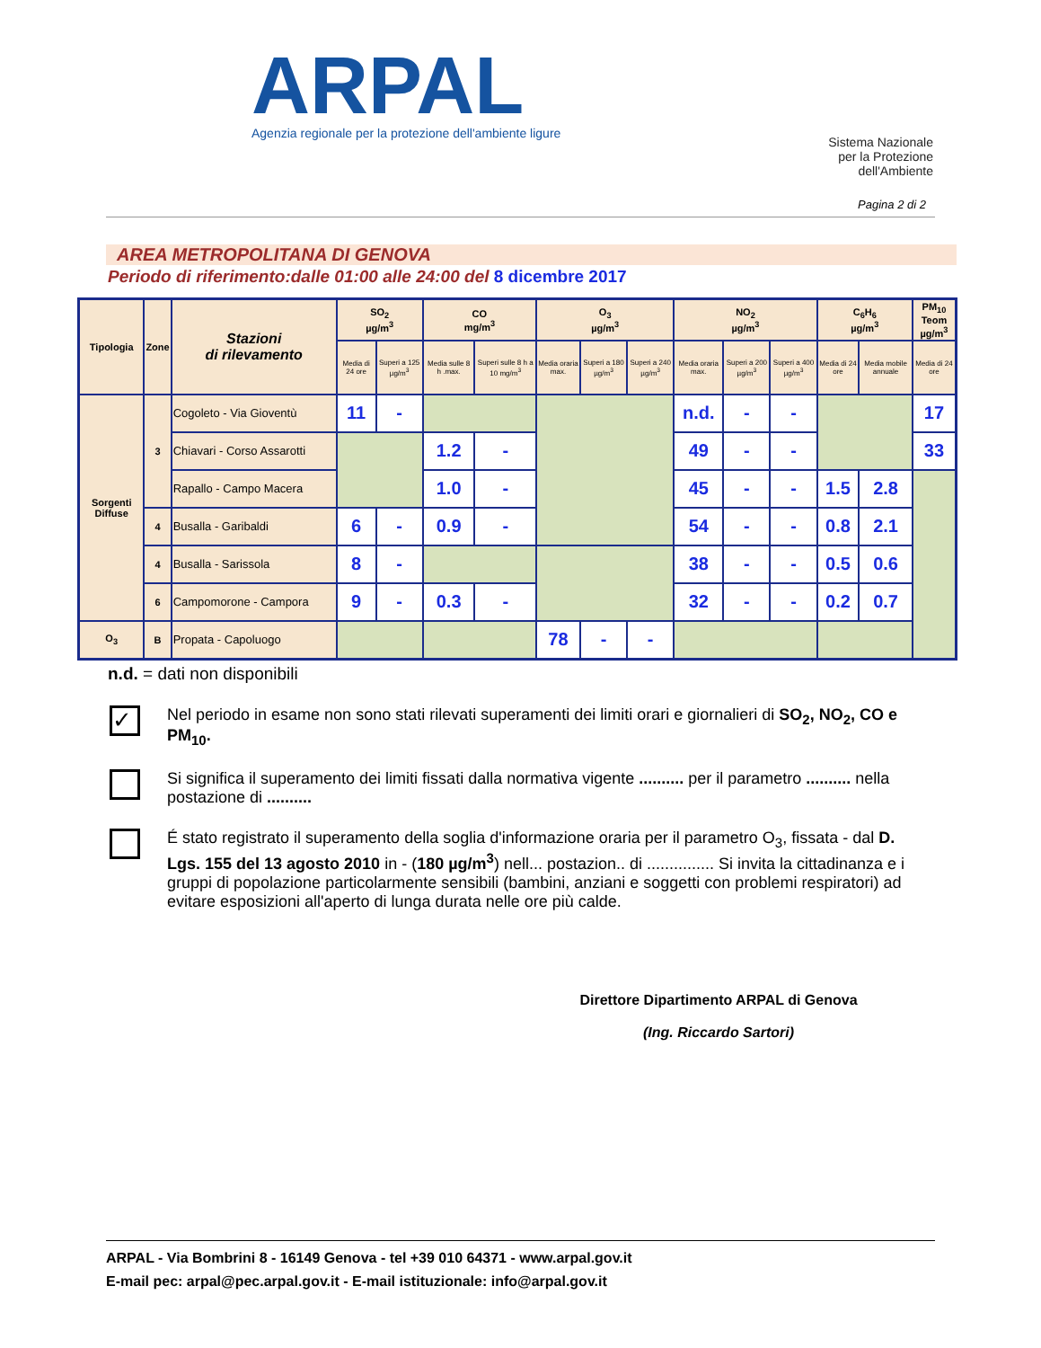ARPAL
Agenzia regionale per la protezione dell'ambiente ligure
Sistema Nazionale
per la Protezione
dell'Ambiente
Pagina 2 di 2
AREA METROPOLITANA DI GENOVA
Periodo di riferimento:dalle 01:00 alle 24:00 del 8 dicembre 2017
| Tipologia | Zone | Stazioni di rilevamento | SO<sub>2</sub> µg/m<sup>3</sup> | | CO mg/m<sup>3</sup> | | O<sub>3</sub> µg/m<sup>3</sup> | | | NO<sub>2</sub> µg/m<sup>3</sup> | | | C<sub>6</sub>H<sub>6</sub> µg/m<sup>3</sup> | | PM<sub>10</sub> Teom µg/m<sup>3</sup> |
| --- | --- | --- | --- | --- | --- | --- | --- | --- | --- | --- | --- | --- | --- | --- | --- |
| | | | Media di 24 ore | Superi a 125 µg/m<sup>3</sup> | Media sulle 8 h .max. | Superi sulle 8 h a 10 mg/m<sup>3</sup> | Media oraria max. | Superi a 180 µg/m<sup>3</sup> | Superi a 240 µg/m<sup>3</sup> | Media oraria max. | Superi a 200 µg/m<sup>3</sup> | Superi a 400 µg/m<sup>3</sup> | Media di 24 ore | Media mobile annuale | Media di 24 ore |
| Sorgenti Diffuse | 3 | Cogoleto - Via Gioventù | 11 | - | | | | | | n.d. | - | - | | | 17 |
| | | Chiavari - Corso Assarotti | | | 1.2 | - | | | | 49 | - | - | | | 33 |
| | | Rapallo - Campo Macera | | | 1.0 | - | | | | 45 | - | - | 1.5 | 2.8 | |
| | 4 | Busalla - Garibaldi | 6 | - | 0.9 | - | | | | 54 | - | - | 0.8 | 2.1 | |
| | 4 | Busalla - Sarissola | 8 | - | | | | | | 38 | - | - | 0.5 | 0.6 | |
| | 6 | Campomorone - Campora | 9 | - | 0.3 | - | | | | 32 | - | - | 0.2 | 0.7 | |
| O<sub>3</sub> | B | Propata - Capoluogo | | | | | 78 | - | - | | | | | | |
n.d. = dati non disponibili
✓
Nel periodo in esame non sono stati rilevati superamenti dei limiti orari e giornalieri di SO<sub>2</sub>, NO<sub>2</sub>, CO e PM<sub>10</sub>.
Si significa il superamento dei limiti fissati dalla normativa vigente .......... per il parametro .......... nella postazione di ..........
É stato registrato il superamento della soglia d'informazione oraria per il parametro O<sub>3</sub>, fissata - dal D. Lgs. 155 del 13 agosto 2010 in - (180 µg/m<sup>3</sup>) nell... postazion.. di ............... Si invita la cittadinanza e i gruppi di popolazione particolarmente sensibili (bambini, anziani e soggetti con problemi respiratori) ad evitare esposizioni all'aperto di lunga durata nelle ore più calde.
Direttore Dipartimento ARPAL di Genova
(Ing. Riccardo Sartori)
ARPAL - Via Bombrini 8 - 16149 Genova - tel +39 010 64371 - www.arpal.gov.it
E-mail pec: arpal@pec.arpal.gov.it - E-mail istituzionale: info@arpal.gov.it